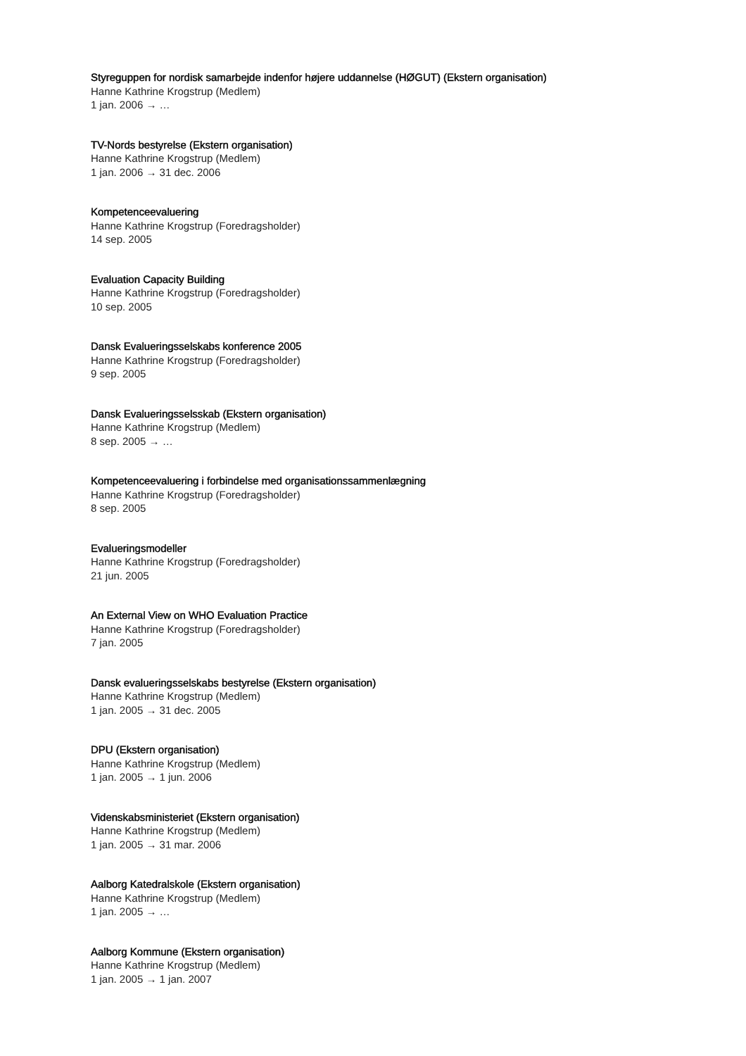Styreguppen for nordisk samarbejde indenfor højere uddannelse (HØGUT) (Ekstern organisation)
Hanne Kathrine Krogstrup (Medlem)
1 jan. 2006 → …
TV-Nords bestyrelse (Ekstern organisation)
Hanne Kathrine Krogstrup (Medlem)
1 jan. 2006 → 31 dec. 2006
Kompetenceevaluering
Hanne Kathrine Krogstrup (Foredragsholder)
14 sep. 2005
Evaluation Capacity Building
Hanne Kathrine Krogstrup (Foredragsholder)
10 sep. 2005
Dansk Evalueringsselskabs konference 2005
Hanne Kathrine Krogstrup (Foredragsholder)
9 sep. 2005
Dansk Evalueringsselsskab (Ekstern organisation)
Hanne Kathrine Krogstrup (Medlem)
8 sep. 2005 → …
Kompetenceevaluering i forbindelse med organisationssammenlægning
Hanne Kathrine Krogstrup (Foredragsholder)
8 sep. 2005
Evalueringsmodeller
Hanne Kathrine Krogstrup (Foredragsholder)
21 jun. 2005
An External View on WHO Evaluation Practice
Hanne Kathrine Krogstrup (Foredragsholder)
7 jan. 2005
Dansk evalueringsselskabs bestyrelse (Ekstern organisation)
Hanne Kathrine Krogstrup (Medlem)
1 jan. 2005 → 31 dec. 2005
DPU (Ekstern organisation)
Hanne Kathrine Krogstrup (Medlem)
1 jan. 2005 → 1 jun. 2006
Videnskabsministeriet (Ekstern organisation)
Hanne Kathrine Krogstrup (Medlem)
1 jan. 2005 → 31 mar. 2006
Aalborg Katedralskole (Ekstern organisation)
Hanne Kathrine Krogstrup (Medlem)
1 jan. 2005 → …
Aalborg Kommune (Ekstern organisation)
Hanne Kathrine Krogstrup (Medlem)
1 jan. 2005 → 1 jan. 2007